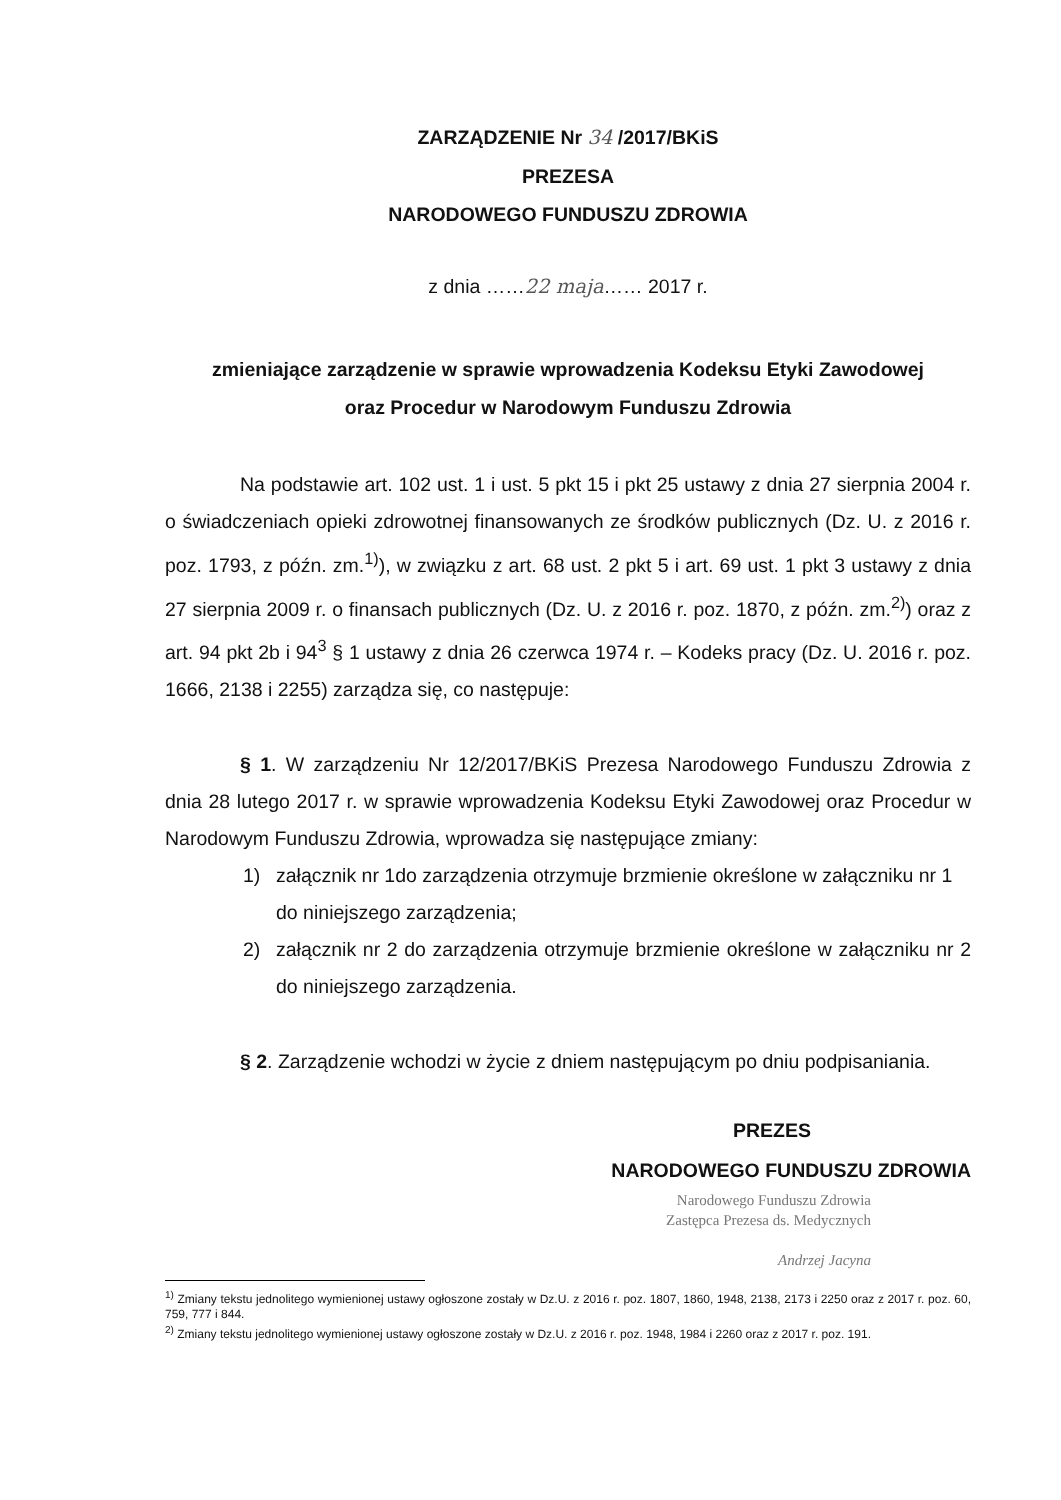ZARZĄDZENIE Nr 34 /2017/BKiS
PREZESA
NARODOWEGO FUNDUSZU ZDROWIA
z dnia ……22 maja…… 2017 r.
zmieniające zarządzenie w sprawie wprowadzenia Kodeksu Etyki Zawodowej
oraz Procedur w Narodowym Funduszu Zdrowia
Na podstawie art. 102 ust. 1 i ust. 5 pkt 15 i pkt 25 ustawy z dnia 27 sierpnia 2004 r. o świadczeniach opieki zdrowotnej finansowanych ze środków publicznych (Dz. U. z 2016 r. poz. 1793, z późn. zm.<sup>1)</sup>), w związku z art. 68 ust. 2 pkt 5 i art. 69 ust. 1 pkt 3 ustawy z dnia 27 sierpnia 2009 r. o finansach publicznych (Dz. U. z 2016 r. poz. 1870, z późn. zm.<sup>2)</sup>) oraz z art. 94 pkt 2b i 94<sup>3</sup> § 1 ustawy z dnia 26 czerwca 1974 r. – Kodeks pracy (Dz. U. 2016 r. poz. 1666, 2138 i 2255) zarządza się, co następuje:
§ 1. W zarządzeniu Nr 12/2017/BKiS Prezesa Narodowego Funduszu Zdrowia z dnia 28 lutego 2017 r. w sprawie wprowadzenia Kodeksu Etyki Zawodowej oraz Procedur w Narodowym Funduszu Zdrowia, wprowadza się następujące zmiany:
1) załącznik nr 1do zarządzenia otrzymuje brzmienie określone w załączniku nr 1 do niniejszego zarządzenia;
2) załącznik nr 2 do zarządzenia otrzymuje brzmienie określone w załączniku nr 2 do niniejszego zarządzenia.
§ 2. Zarządzenie wchodzi w życie z dniem następującym po dniu podpisaniania.
PREZES
NARODOWEGO FUNDUSZU ZDROWIA
Narodowego Funduszu Zdrowia
Zastępca Prezesa ds. Medycznych
Andrzej Jacyna
<sup>1)</sup> Zmiany tekstu jednolitego wymienionej ustawy ogłoszone zostały w Dz.U. z 2016 r. poz. 1807, 1860, 1948, 2138, 2173 i 2250 oraz z 2017 r. poz. 60, 759, 777 i 844.
<sup>2)</sup> Zmiany tekstu jednolitego wymienionej ustawy ogłoszone zostały w Dz.U. z 2016 r. poz. 1948, 1984 i 2260 oraz z 2017 r. poz. 191.